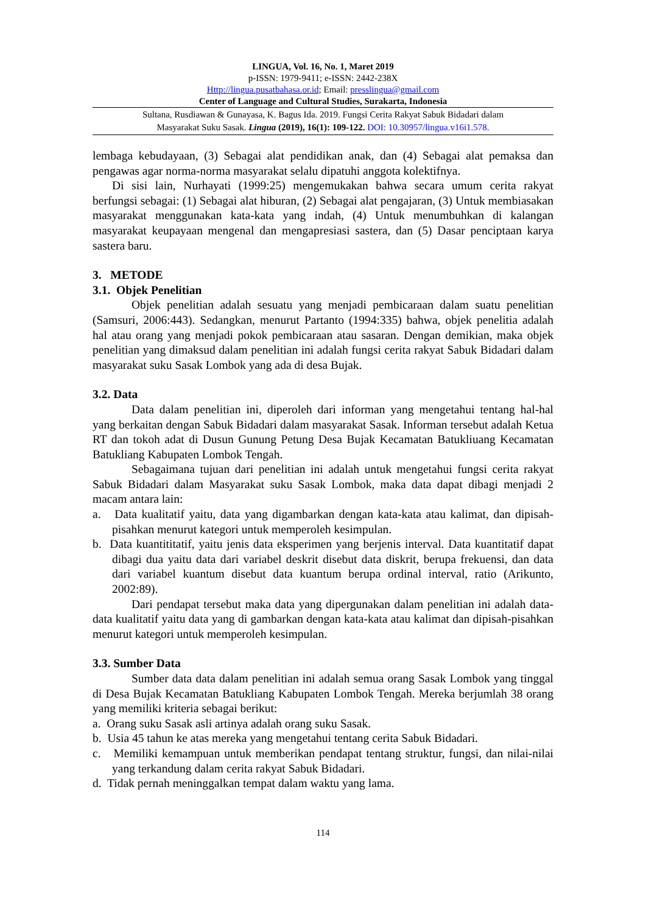LINGUA, Vol. 16, No. 1, Maret 2019
p-ISSN: 1979-9411; e-ISSN: 2442-238X
Http://lingua.pusatbahasa.or.id; Email: presslingua@gmail.com
Center of Language and Cultural Studies, Surakarta, Indonesia
Sultana, Rusdiawan & Gunayasa, K. Bagus Ida. 2019. Fungsi Cerita Rakyat Sabuk Bidadari dalam
Masyarakat Suku Sasak. Lingua (2019), 16(1): 109-122. DOI: 10.30957/lingua.v16i1.578.
lembaga kebudayaan, (3) Sebagai alat pendidikan anak, dan (4) Sebagai alat pemaksa dan pengawas agar norma-norma masyarakat selalu dipatuhi anggota kolektifnya.
Di sisi lain, Nurhayati (1999:25) mengemukakan bahwa secara umum cerita rakyat berfungsi sebagai: (1) Sebagai alat hiburan, (2) Sebagai alat pengajaran, (3) Untuk membiasakan masyarakat menggunakan kata-kata yang indah, (4) Untuk menumbuhkan di kalangan masyarakat keupayaan mengenal dan mengapresiasi sastera, dan (5) Dasar penciptaan karya sastera baru.
3. METODE
3.1. Objek Penelitian
Objek penelitian adalah sesuatu yang menjadi pembicaraan dalam suatu penelitian (Samsuri, 2006:443). Sedangkan, menurut Partanto (1994:335) bahwa, objek penelitia adalah hal atau orang yang menjadi pokok pembicaraan atau sasaran. Dengan demikian, maka objek penelitian yang dimaksud dalam penelitian ini adalah fungsi cerita rakyat Sabuk Bidadari dalam masyarakat suku Sasak Lombok yang ada di desa Bujak.
3.2. Data
Data dalam penelitian ini, diperoleh dari informan yang mengetahui tentang hal-hal yang berkaitan dengan Sabuk Bidadari dalam masyarakat Sasak. Informan tersebut adalah Ketua RT dan tokoh adat di Dusun Gunung Petung Desa Bujak Kecamatan Batukliuang Kecamatan Batukliang Kabupaten Lombok Tengah.
Sebagaimana tujuan dari penelitian ini adalah untuk mengetahui fungsi cerita rakyat Sabuk Bidadari dalam Masyarakat suku Sasak Lombok, maka data dapat dibagi menjadi 2 macam antara lain:
a. Data kualitatif yaitu, data yang digambarkan dengan kata-kata atau kalimat, dan dipisah-pisahkan menurut kategori untuk memperoleh kesimpulan.
b. Data kuantititatif, yaitu jenis data eksperimen yang berjenis interval. Data kuantitatif dapat dibagi dua yaitu data dari variabel deskrit disebut data diskrit, berupa frekuensi, dan data dari variabel kuantum disebut data kuantum berupa ordinal interval, ratio (Arikunto, 2002:89).
Dari pendapat tersebut maka data yang dipergunakan dalam penelitian ini adalah data-data kualitatif yaitu data yang di gambarkan dengan kata-kata atau kalimat dan dipisah-pisahkan menurut kategori untuk memperoleh kesimpulan.
3.3. Sumber Data
Sumber data data dalam penelitian ini adalah semua orang Sasak Lombok yang tinggal di Desa Bujak Kecamatan Batukliang Kabupaten Lombok Tengah. Mereka berjumlah 38 orang yang memiliki kriteria sebagai berikut:
a. Orang suku Sasak asli artinya adalah orang suku Sasak.
b. Usia 45 tahun ke atas mereka yang mengetahui tentang cerita Sabuk Bidadari.
c. Memiliki kemampuan untuk memberikan pendapat tentang struktur, fungsi, dan nilai-nilai yang terkandung dalam cerita rakyat Sabuk Bidadari.
d. Tidak pernah meninggalkan tempat dalam waktu yang lama.
114